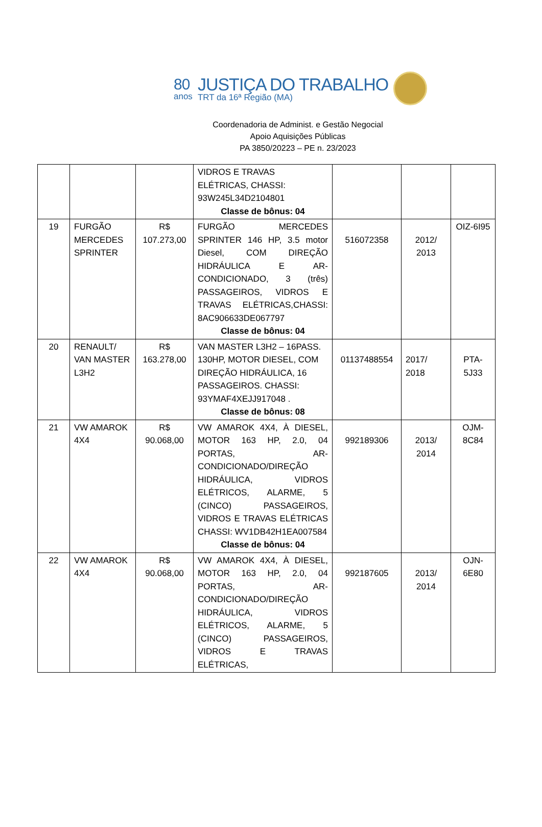80
anos
JUSTIÇA DO TRABALHO
TRT da 16ª Região (MA)
Coordenadoria de Administ. e Gestão Negocial
Apoio Aquisições Públicas
PA 3850/20223 – PE n. 23/2023
| | | | VIDROS E TRAVAS ELÉTRICAS, CHASSI: 93W245L34D2104801 Classe de bônus: 04 | | | |
| 19 | FURGÃO MERCEDES SPRINTER | R$ 107.273,00 | FURGÃO MERCEDES SPRINTER 146 HP, 3.5 motor Diesel, COM DIREÇÃO HIDRÁULICA E AR-CONDICIONADO, 3 (três) PASSAGEIROS, VIDROS E TRAVAS ELÉTRICAS,CHASSI: 8AC906633DE067797 Classe de bônus: 04 | 516072358 | 2012/ 2013 | OIZ-6I95 |
| 20 | RENAULT/ VAN MASTER L3H2 | R$ 163.278,00 | VAN MASTER L3H2 – 16PASS. 130HP, MOTOR DIESEL, COM DIREÇÃO HIDRÁULICA, 16 PASSAGEIROS. CHASSI: 93YMAF4XEJJ917048 . Classe de bônus: 08 | 01137488554 | 2017/ 2018 | PTA-5J33 |
| 21 | VW AMAROK 4X4 | R$ 90.068,00 | VW AMAROK 4X4, À DIESEL, MOTOR 163 HP, 2.0, 04 PORTAS, AR-CONDICIONADO/DIREÇÃO HIDRÁULICA, VIDROS ELÉTRICOS, ALARME, 5 (CINCO) PASSAGEIROS, VIDROS E TRAVAS ELÉTRICAS CHASSI: WV1DB42H1EA007584 Classe de bônus: 04 | 992189306 | 2013/ 2014 | OJM-8C84 |
| 22 | VW AMAROK 4X4 | R$ 90.068,00 | VW AMAROK 4X4, À DIESEL, MOTOR 163 HP, 2.0, 04 PORTAS, AR-CONDICIONADO/DIREÇÃO HIDRÁULICA, VIDROS ELÉTRICOS, ALARME, 5 (CINCO) PASSAGEIROS, VIDROS E TRAVAS ELÉTRICAS, | 992187605 | 2013/ 2014 | OJN-6E80 |